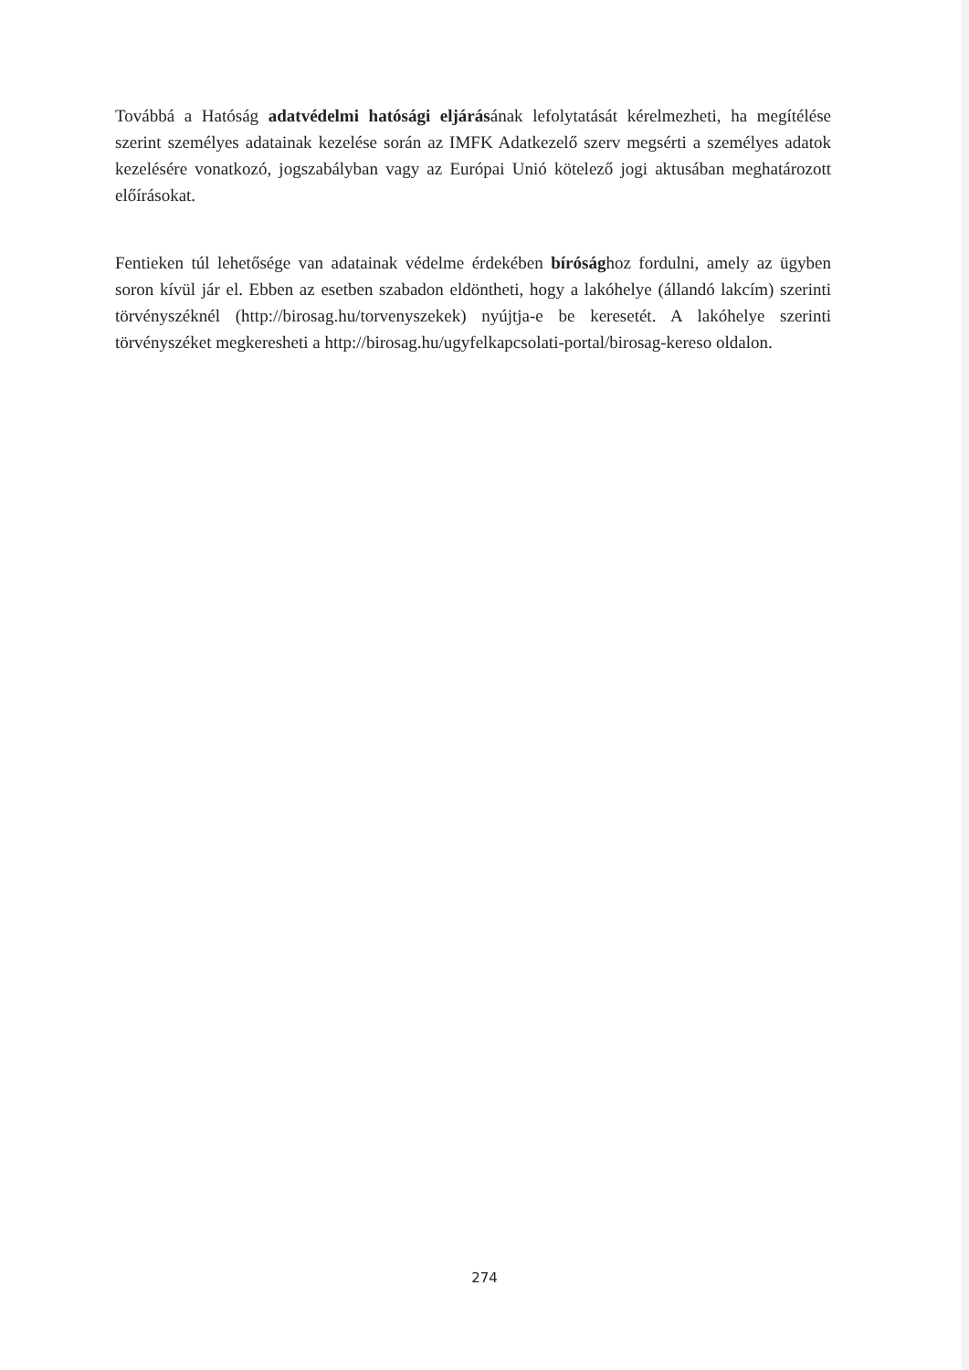Továbbá a Hatóság adatvédelmi hatósági eljárásának lefolytatását kérelmezheti, ha megítélése szerint személyes adatainak kezelése során az IMFK Adatkezelő szerv megsérti a személyes adatok kezelésére vonatkozó, jogszabályban vagy az Európai Unió kötelező jogi aktusában meghatározott előírásokat.
Fentieken túl lehetősége van adatainak védelme érdekében bírósághoz fordulni, amely az ügyben soron kívül jár el. Ebben az esetben szabadon eldöntheti, hogy a lakóhelye (állandó lakcím) szerinti törvényszéknél (http://birosag.hu/torvenyszekek) nyújtja-e be keresetét. A lakóhelye szerinti törvényszéket megkeresheti a http://birosag.hu/ugyfelkapcsolati-portal/birosag-kereso oldalon.
274